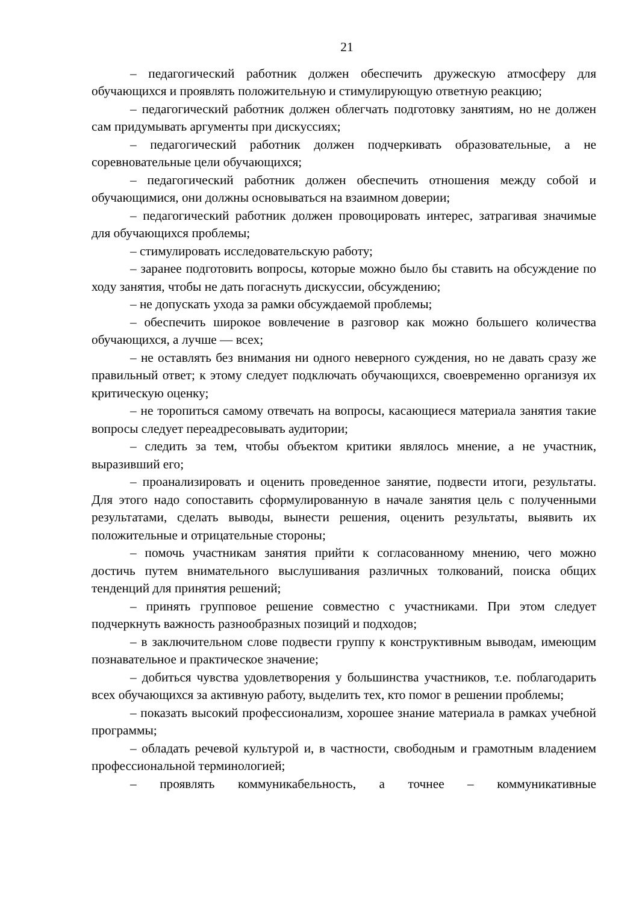21
– педагогический работник должен обеспечить дружескую атмосферу для обучающихся и проявлять положительную и стимулирующую ответную реакцию;
– педагогический работник должен облегчать подготовку занятиям, но не должен сам придумывать аргументы при дискуссиях;
– педагогический работник должен подчеркивать образовательные, а не соревновательные цели обучающихся;
– педагогический работник должен обеспечить отношения между собой и обучающимися, они должны основываться на взаимном доверии;
– педагогический работник должен провоцировать интерес, затрагивая значимые для обучающихся проблемы;
– стимулировать исследовательскую работу;
– заранее подготовить вопросы, которые можно было бы ставить на обсуждение по ходу занятия, чтобы не дать погаснуть дискуссии, обсуждению;
– не допускать ухода за рамки обсуждаемой проблемы;
– обеспечить широкое вовлечение в разговор как можно большего количества обучающихся, а лучше — всех;
– не оставлять без внимания ни одного неверного суждения, но не давать сразу же правильный ответ; к этому следует подключать обучающихся, своевременно организуя их критическую оценку;
– не торопиться самому отвечать на вопросы, касающиеся материала занятия такие вопросы следует переадресовывать аудитории;
– следить за тем, чтобы объектом критики являлось мнение, а не участник, выразивший его;
– проанализировать и оценить проведенное занятие, подвести итоги, результаты. Для этого надо сопоставить сформулированную в начале занятия цель с полученными результатами, сделать выводы, вынести решения, оценить результаты, выявить их положительные и отрицательные стороны;
– помочь участникам занятия прийти к согласованному мнению, чего можно достичь путем внимательного выслушивания различных толкований, поиска общих тенденций для принятия решений;
– принять групповое решение совместно с участниками. При этом следует подчеркнуть важность разнообразных позиций и подходов;
– в заключительном слове подвести группу к конструктивным выводам, имеющим познавательное и практическое значение;
– добиться чувства удовлетворения у большинства участников, т.е. поблагодарить всех обучающихся за активную работу, выделить тех, кто помог в решении проблемы;
– показать высокий профессионализм, хорошее знание материала в рамках учебной программы;
– обладать речевой культурой и, в частности, свободным и грамотным владением профессиональной терминологией;
– проявлять коммуникабельность, а точнее – коммуникативные